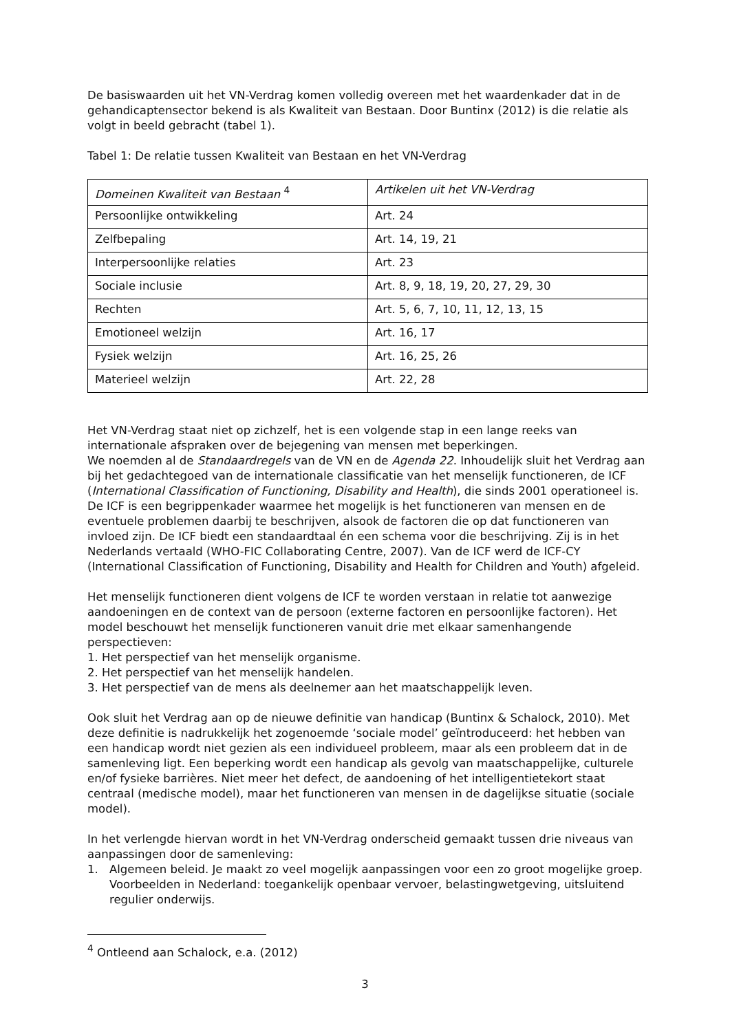De basiswaarden uit het VN-Verdrag komen volledig overeen met het waardenkader dat in de gehandicaptensector bekend is als Kwaliteit van Bestaan. Door Buntinx (2012) is die relatie als volgt in beeld gebracht (tabel 1).
Tabel 1: De relatie tussen Kwaliteit van Bestaan en het VN-Verdrag
| Domeinen Kwaliteit van Bestaan <sup>4</sup> | Artikelen uit het VN-Verdrag |
| Persoonlijke ontwikkeling | Art. 24 |
| Zelfbepaling | Art. 14, 19, 21 |
| Interpersoonlijke relaties | Art. 23 |
| Sociale inclusie | Art. 8, 9, 18, 19, 20, 27, 29, 30 |
| Rechten | Art. 5, 6, 7, 10, 11, 12, 13, 15 |
| Emotioneel welzijn | Art. 16, 17 |
| Fysiek welzijn | Art. 16, 25, 26 |
| Materieel welzijn | Art. 22, 28 |
Het VN-Verdrag staat niet op zichzelf, het is een volgende stap in een lange reeks van internationale afspraken over de bejegening van mensen met beperkingen.
We noemden al de Standaardregels van de VN en de Agenda 22. Inhoudelijk sluit het Verdrag aan bij het gedachtegoed van de internationale classificatie van het menselijk functioneren, de ICF (International Classification of Functioning, Disability and Health), die sinds 2001 operationeel is. De ICF is een begrippenkader waarmee het mogelijk is het functioneren van mensen en de eventuele problemen daarbij te beschrijven, alsook de factoren die op dat functioneren van invloed zijn. De ICF biedt een standaardtaal én een schema voor die beschrijving. Zij is in het Nederlands vertaald (WHO-FIC Collaborating Centre, 2007). Van de ICF werd de ICF-CY (International Classification of Functioning, Disability and Health for Children and Youth) afgeleid.
Het menselijk functioneren dient volgens de ICF te worden verstaan in relatie tot aanwezige aandoeningen en de context van de persoon (externe factoren en persoonlijke factoren). Het model beschouwt het menselijk functioneren vanuit drie met elkaar samenhangende perspectieven:
1. Het perspectief van het menselijk organisme.
2. Het perspectief van het menselijk handelen.
3. Het perspectief van de mens als deelnemer aan het maatschappelijk leven.
Ook sluit het Verdrag aan op de nieuwe definitie van handicap (Buntinx & Schalock, 2010). Met deze definitie is nadrukkelijk het zogenoemde ‘sociale model’ geïntroduceerd: het hebben van een handicap wordt niet gezien als een individueel probleem, maar als een probleem dat in de samenleving ligt. Een beperking wordt een handicap als gevolg van maatschappelijke, culturele en/of fysieke barrières. Niet meer het defect, de aandoening of het intelligentietekort staat centraal (medische model), maar het functioneren van mensen in de dagelijkse situatie (sociale model).
In het verlengde hiervan wordt in het VN-Verdrag onderscheid gemaakt tussen drie niveaus van aanpassingen door de samenleving:
1. Algemeen beleid. Je maakt zo veel mogelijk aanpassingen voor een zo groot mogelijke groep. Voorbeelden in Nederland: toegankelijk openbaar vervoer, belastingwetgeving, uitsluitend regulier onderwijs.
<sup>4</sup> Ontleend aan Schalock, e.a. (2012)
3